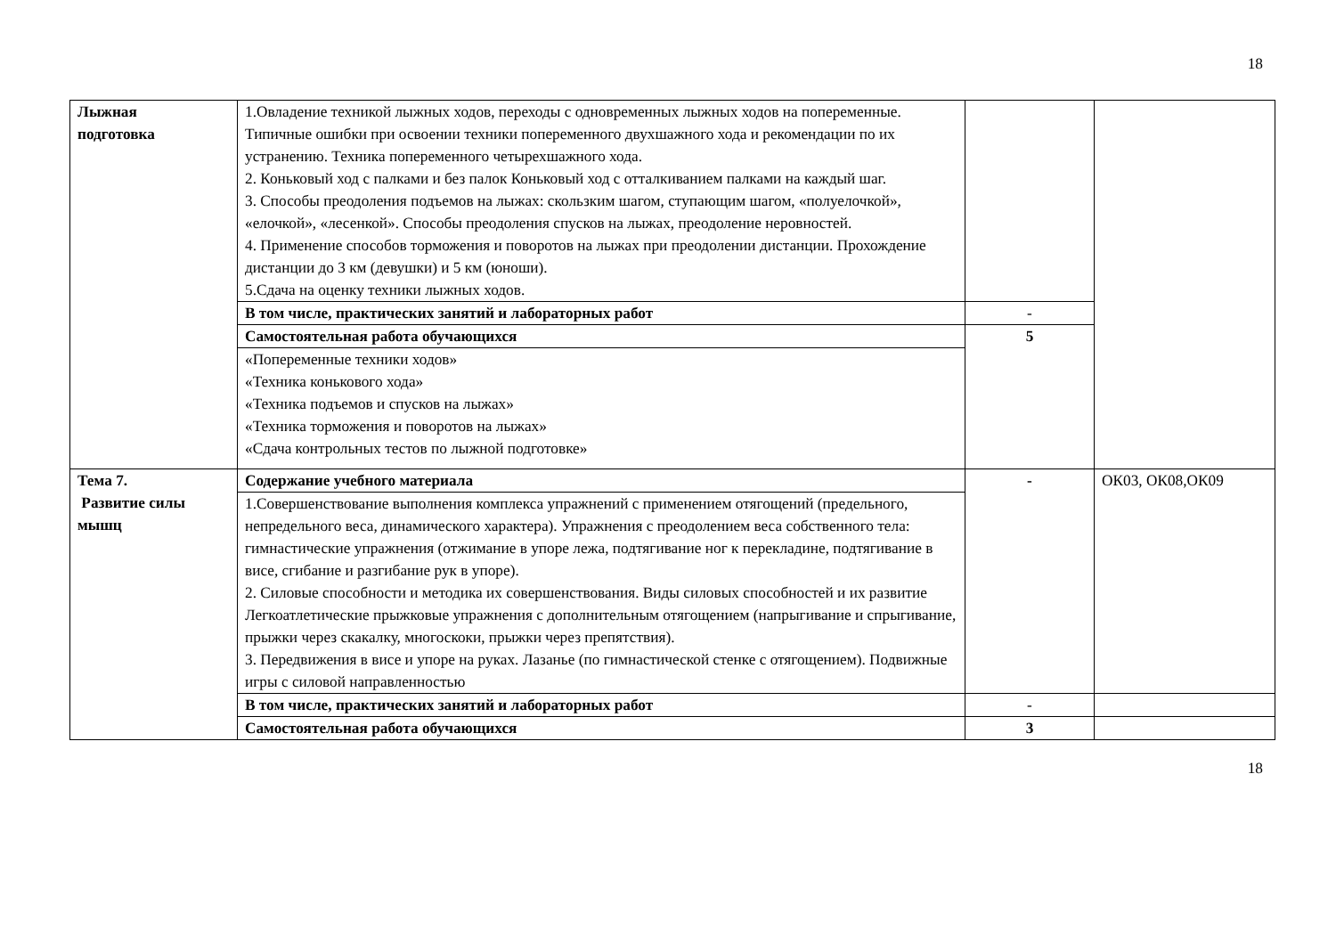18
| Лыжная подготовка | 1.Овладение техникой лыжных ходов, переходы с одновременных лыжных ходов на попеременные. Типичные ошибки при освоении техники попеременного двухшажного хода и рекомендации по их устранению. Техника попеременного четырехшажного хода. 2. Коньковый ход с палками и без палок Коньковый ход с отталкиванием палками на каждый шаг. 3. Способы преодоления подъемов на лыжах: скользким шагом, ступающим шагом, «полуелочкой», «елочкой», «лесенкой». Способы преодоления спусков на лыжах, преодоление неровностей. 4. Применение способов торможения и поворотов на лыжах при преодолении дистанции. Прохождение дистанции до 3 км (девушки) и 5 км (юноши). 5.Сдача на оценку техники лыжных ходов. | | |
| | В том числе, практических занятий и лабораторных работ | - | |
| | Самостоятельная работа обучающихся | 5 | |
| | «Попеременные техники ходов» «Техника конькового хода» «Техника подъемов и спусков на лыжах» «Техника торможения и поворотов на лыжах» «Сдача контрольных тестов по лыжной подготовке» | | |
| Тема 7. Развитие силы мышц | Содержание учебного материала | - | ОК03, ОК08,ОК09 |
| | 1.Совершенствование выполнения комплекса упражнений с применением отягощений (предельного, непредельного веса, динамического характера). Упражнения с преодолением веса собственного тела: гимнастические упражнения (отжимание в упоре лежа, подтягивание ног к перекладине, подтягивание в висе, сгибание и разгибание рук в упоре). 2. Силовые способности и методика их совершенствования. Виды силовых способностей и их развитие Легкоатлетические прыжковые упражнения с дополнительным отягощением (напрыгивание и спрыгивание, прыжки через скакалку, многоскоки, прыжки через препятствия). 3. Передвижения в висе и упоре на руках. Лазанье (по гимнастической стенке с отягощением). Подвижные игры с силовой направленностью | | |
| | В том числе, практических занятий и лабораторных работ | - | |
| | Самостоятельная работа обучающихся | 3 | |
18